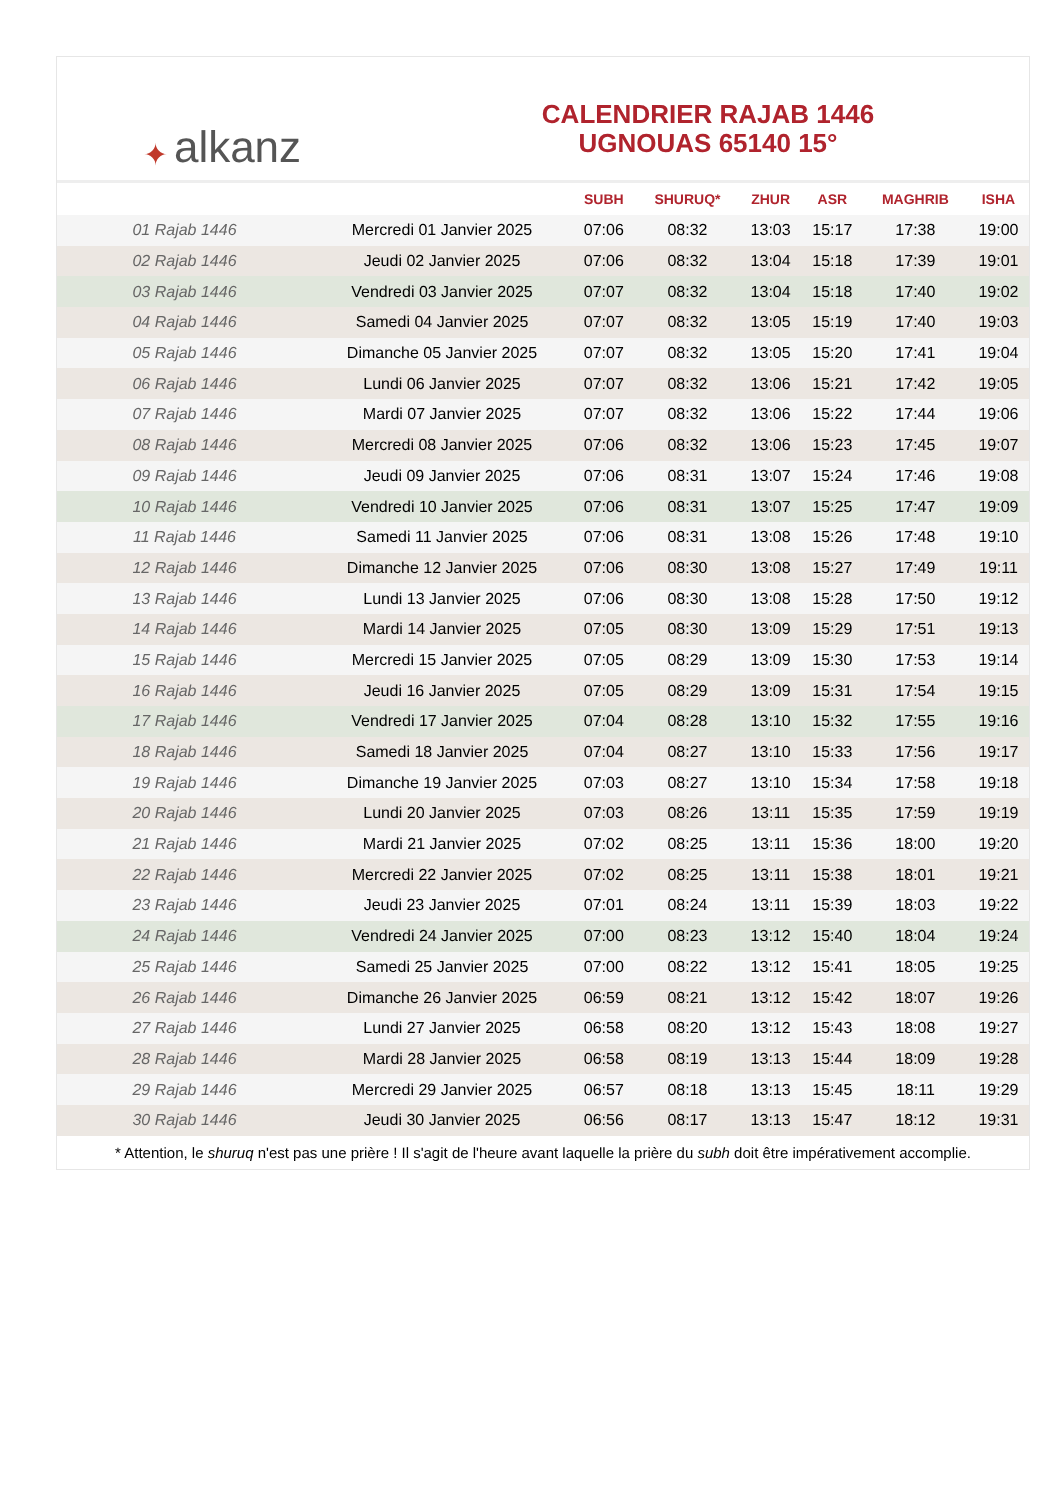✦ alkanz
CALENDRIER RAJAB 1446
UGNOUAS 65140 15°
| | | SUBH | SHURUQ* | ZHUR | ASR | MAGHRIB | ISHA |
| --- | --- | --- | --- | --- | --- | --- | --- |
| 01 Rajab 1446 | Mercredi 01 Janvier 2025 | 07:06 | 08:32 | 13:03 | 15:17 | 17:38 | 19:00 |
| 02 Rajab 1446 | Jeudi 02 Janvier 2025 | 07:06 | 08:32 | 13:04 | 15:18 | 17:39 | 19:01 |
| 03 Rajab 1446 | Vendredi 03 Janvier 2025 | 07:07 | 08:32 | 13:04 | 15:18 | 17:40 | 19:02 |
| 04 Rajab 1446 | Samedi 04 Janvier 2025 | 07:07 | 08:32 | 13:05 | 15:19 | 17:40 | 19:03 |
| 05 Rajab 1446 | Dimanche 05 Janvier 2025 | 07:07 | 08:32 | 13:05 | 15:20 | 17:41 | 19:04 |
| 06 Rajab 1446 | Lundi 06 Janvier 2025 | 07:07 | 08:32 | 13:06 | 15:21 | 17:42 | 19:05 |
| 07 Rajab 1446 | Mardi 07 Janvier 2025 | 07:07 | 08:32 | 13:06 | 15:22 | 17:44 | 19:06 |
| 08 Rajab 1446 | Mercredi 08 Janvier 2025 | 07:06 | 08:32 | 13:06 | 15:23 | 17:45 | 19:07 |
| 09 Rajab 1446 | Jeudi 09 Janvier 2025 | 07:06 | 08:31 | 13:07 | 15:24 | 17:46 | 19:08 |
| 10 Rajab 1446 | Vendredi 10 Janvier 2025 | 07:06 | 08:31 | 13:07 | 15:25 | 17:47 | 19:09 |
| 11 Rajab 1446 | Samedi 11 Janvier 2025 | 07:06 | 08:31 | 13:08 | 15:26 | 17:48 | 19:10 |
| 12 Rajab 1446 | Dimanche 12 Janvier 2025 | 07:06 | 08:30 | 13:08 | 15:27 | 17:49 | 19:11 |
| 13 Rajab 1446 | Lundi 13 Janvier 2025 | 07:06 | 08:30 | 13:08 | 15:28 | 17:50 | 19:12 |
| 14 Rajab 1446 | Mardi 14 Janvier 2025 | 07:05 | 08:30 | 13:09 | 15:29 | 17:51 | 19:13 |
| 15 Rajab 1446 | Mercredi 15 Janvier 2025 | 07:05 | 08:29 | 13:09 | 15:30 | 17:53 | 19:14 |
| 16 Rajab 1446 | Jeudi 16 Janvier 2025 | 07:05 | 08:29 | 13:09 | 15:31 | 17:54 | 19:15 |
| 17 Rajab 1446 | Vendredi 17 Janvier 2025 | 07:04 | 08:28 | 13:10 | 15:32 | 17:55 | 19:16 |
| 18 Rajab 1446 | Samedi 18 Janvier 2025 | 07:04 | 08:27 | 13:10 | 15:33 | 17:56 | 19:17 |
| 19 Rajab 1446 | Dimanche 19 Janvier 2025 | 07:03 | 08:27 | 13:10 | 15:34 | 17:58 | 19:18 |
| 20 Rajab 1446 | Lundi 20 Janvier 2025 | 07:03 | 08:26 | 13:11 | 15:35 | 17:59 | 19:19 |
| 21 Rajab 1446 | Mardi 21 Janvier 2025 | 07:02 | 08:25 | 13:11 | 15:36 | 18:00 | 19:20 |
| 22 Rajab 1446 | Mercredi 22 Janvier 2025 | 07:02 | 08:25 | 13:11 | 15:38 | 18:01 | 19:21 |
| 23 Rajab 1446 | Jeudi 23 Janvier 2025 | 07:01 | 08:24 | 13:11 | 15:39 | 18:03 | 19:22 |
| 24 Rajab 1446 | Vendredi 24 Janvier 2025 | 07:00 | 08:23 | 13:12 | 15:40 | 18:04 | 19:24 |
| 25 Rajab 1446 | Samedi 25 Janvier 2025 | 07:00 | 08:22 | 13:12 | 15:41 | 18:05 | 19:25 |
| 26 Rajab 1446 | Dimanche 26 Janvier 2025 | 06:59 | 08:21 | 13:12 | 15:42 | 18:07 | 19:26 |
| 27 Rajab 1446 | Lundi 27 Janvier 2025 | 06:58 | 08:20 | 13:12 | 15:43 | 18:08 | 19:27 |
| 28 Rajab 1446 | Mardi 28 Janvier 2025 | 06:58 | 08:19 | 13:13 | 15:44 | 18:09 | 19:28 |
| 29 Rajab 1446 | Mercredi 29 Janvier 2025 | 06:57 | 08:18 | 13:13 | 15:45 | 18:11 | 19:29 |
| 30 Rajab 1446 | Jeudi 30 Janvier 2025 | 06:56 | 08:17 | 13:13 | 15:47 | 18:12 | 19:31 |
* Attention, le shuruq n'est pas une prière ! Il s'agit de l'heure avant laquelle la prière du subh doit être impérativement accomplie.